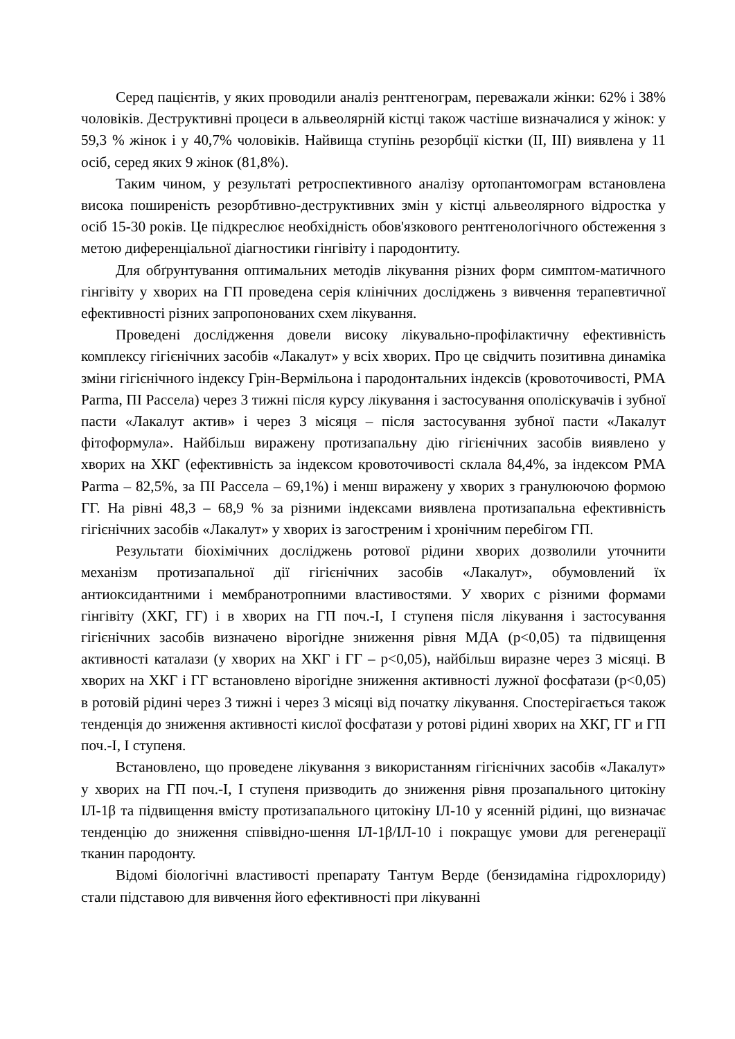Серед пацієнтів, у яких проводили аналіз рентгенограм, переважали жінки: 62% і 38% чоловіків. Деструктивні процеси в альвеолярній кістці також частіше визначалися у жінок: у 59,3 % жінок і у 40,7% чоловіків. Найвища ступінь резорбції кістки (II, III) виявлена у 11 осіб, серед яких 9 жінок (81,8%).
Таким чином, у результаті ретроспективного аналізу ортопантомограм встановлена висока поширеність резорбтивно-деструктивних змін у кістці альвеолярного відростка у осіб 15-30 років. Це підкреслює необхідність обов'язкового рентгенологічного обстеження з метою диференціальної діагностики гінгівіту і пародонтиту.
Для обґрунтування оптимальних методів лікування різних форм симптом-матичного гінгівіту у хворих на ГП проведена серія клінічних досліджень з вивчення терапевтичної ефективності різних запропонованих схем лікування.
Проведені дослідження довели високу лікувально-профілактичну ефективність комплексу гігієнічних засобів «Лакалут» у всіх хворих. Про це свідчить позитивна динаміка зміни гігієнічного індексу Грін-Вермільона і пародонтальних індексів (кровоточивості, РМА Parma, ПІ Рассела) через 3 тижні після курсу лікування і застосування ополіскувачів і зубної пасти «Лакалут актив» і через 3 місяця – після застосування зубної пасти «Лакалут фітоформула». Найбільш виражену протизапальну дію гігієнічних засобів виявлено у хворих на ХКГ (ефективність за індексом кровоточивості склала 84,4%, за індексом РМА Parma – 82,5%, за ПІ Рассела – 69,1%) і менш виражену у хворих з гранулюючою формою ГГ. На рівні 48,3 – 68,9 % за різними індексами виявлена протизапальна ефективність гігієнічних засобів «Лакалут» у хворих із загостреним і хронічним перебігом ГП.
Результати біохімічних досліджень ротової рідини хворих дозволили уточнити механізм протизапальної дії гігієнічних засобів «Лакалут», обумовлений їх антиоксидантними і мембранотропними властивостями. У хворих с різними формами гінгівіту (ХКГ, ГГ) і в хворих на ГП поч.-І, І ступеня після лікування і застосування гігієнічних засобів визначено вірогідне зниження рівня МДА (р<0,05) та підвищення активності каталази (у хворих на ХКГ і ГГ – р<0,05), найбільш виразне через 3 місяці. В хворих на ХКГ і ГГ встановлено вірогідне зниження активності лужної фосфатази (р<0,05) в ротовій рідині через 3 тижні і через 3 місяці від початку лікування. Спостерігається також тенденція до зниження активності кислої фосфатази у ротові рідині хворих на ХКГ, ГГ и ГП поч.-І, І ступеня.
Встановлено, що проведене лікування з використанням гігієнічних засобів «Лакалут» у хворих на ГП поч.-І, І ступеня призводить до зниження рівня прозапального цитокіну ІЛ-1β та підвищення вмісту протизапального цитокіну ІЛ-10 у ясенній рідині, що визначає тенденцію до зниження співвідно-шення ІЛ-1β/ІЛ-10 і покращує умови для регенерації тканин пародонту.
Відомі біологічні властивості препарату Тантум Верде (бензидаміна гідрохлориду) стали підставою для вивчення його ефективності при лікуванні